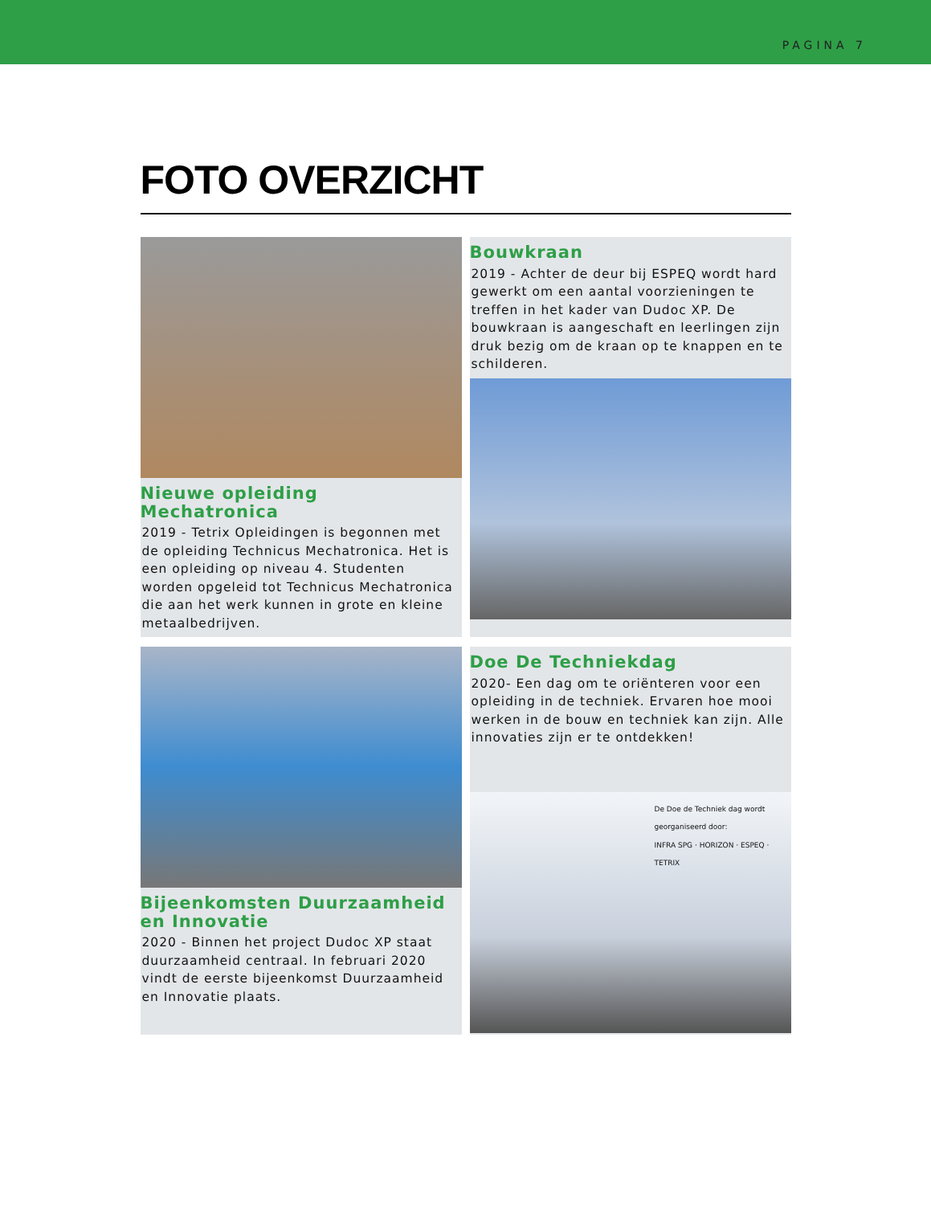PAGINA 7
FOTO OVERZICHT
Nieuwe opleiding Mechatronica
2019 - Tetrix Opleidingen is begonnen met de opleiding Technicus Mechatronica. Het is een opleiding op niveau 4. Studenten worden opgeleid tot Technicus Mechatronica die aan het werk kunnen in grote en kleine metaalbedrijven.
Bouwkraan
2019 - Achter de deur bij ESPEQ wordt hard gewerkt om een aantal voorzieningen te treffen in het kader van Dudoc XP. De bouwkraan is aangeschaft en leerlingen zijn druk bezig om de kraan op te knappen en te schilderen.
Bijeenkomsten Duurzaamheid en Innovatie
2020 - Binnen het project Dudoc XP staat duurzaamheid centraal. In februari 2020 vindt de eerste bijeenkomst Duurzaamheid en Innovatie plaats.
Doe De Techniekdag
2020- Een dag om te oriënteren voor een opleiding in de techniek. Ervaren hoe mooi werken in de bouw en techniek kan zijn. Alle innovaties zijn er te ontdekken!
De Doe de Techniek dag wordt georganiseerd door:
INFRA SPG · HORIZON · ESPEQ · TETRIX